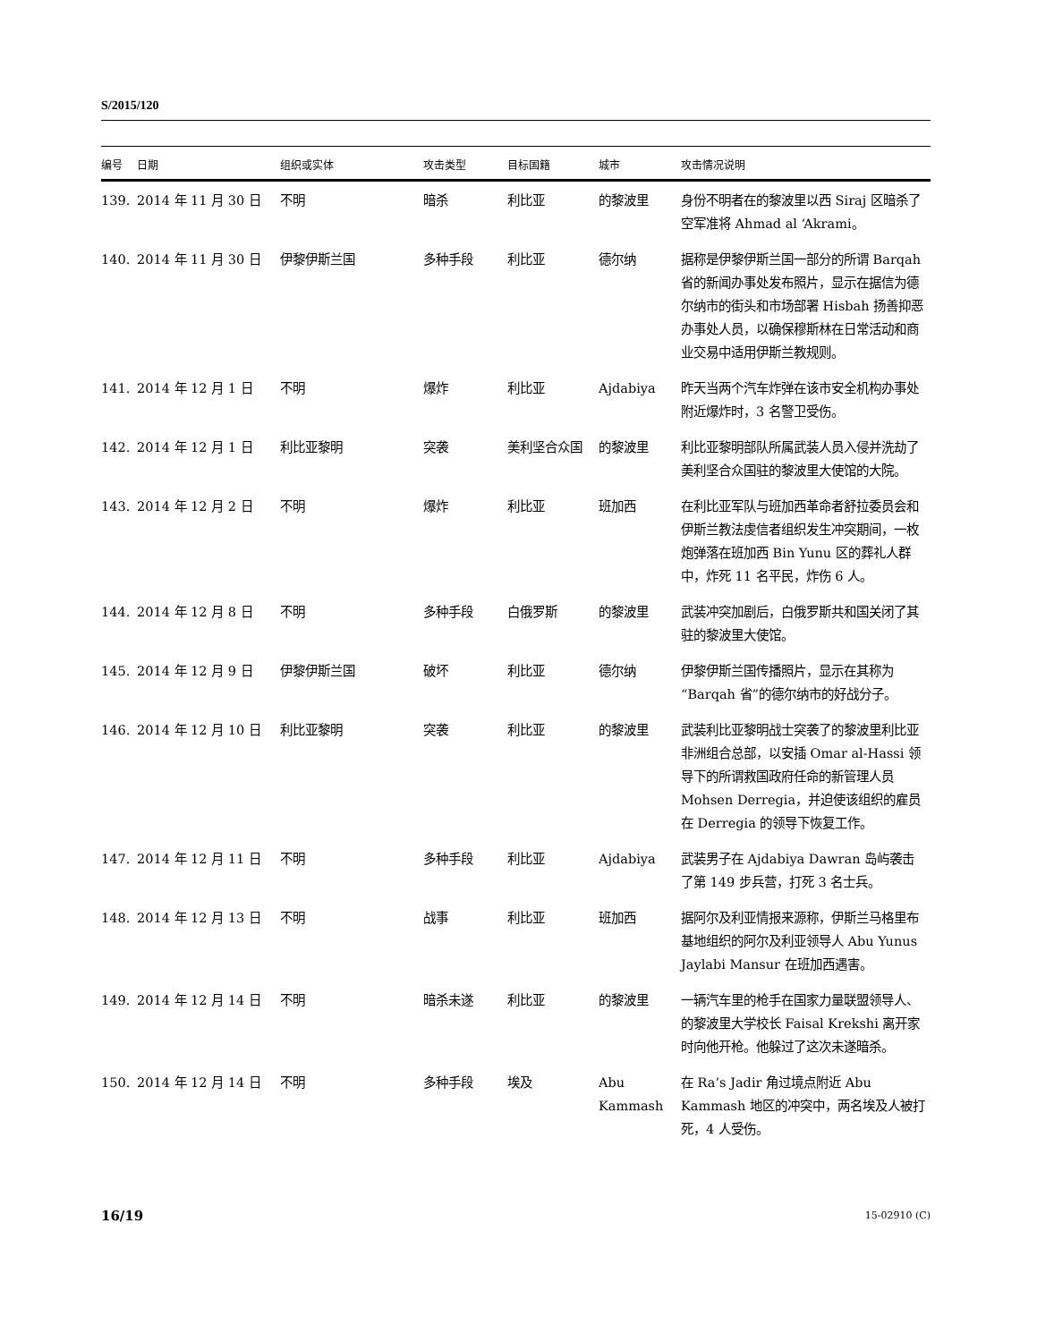S/2015/120
| 编号 | 日期 | 组织或实体 | 攻击类型 | 目标国籍 | 城市 | 攻击情况说明 |
| --- | --- | --- | --- | --- | --- | --- |
| 139. | 2014 年 11 月 30 日 | 不明 | 暗杀 | 利比亚 | 的黎波里 | 身份不明者在的黎波里以西 Siraj 区暗杀了空军准将 Ahmad al ‘Akrami。 |
| 140. | 2014 年 11 月 30 日 | 伊黎伊斯兰国 | 多种手段 | 利比亚 | 德尔纳 | 据称是伊黎伊斯兰国一部分的所谓 Barqah 省的新闻办事处发布照片，显示在据信为德尔纳市的街头和市场部署 Hisbah 扬善抑恶办事处人员，以确保穆斯林在日常活动和商业交易中适用伊斯兰教规则。 |
| 141. | 2014 年 12 月 1 日 | 不明 | 爆炸 | 利比亚 | Ajdabiya | 昨天当两个汽车炸弹在该市安全机构办事处附近爆炸时，3 名警卫受伤。 |
| 142. | 2014 年 12 月 1 日 | 利比亚黎明 | 突袭 | 美利坚合众国 | 的黎波里 | 利比亚黎明部队所属武装人员入侵并洗劫了美利坚合众国驻的黎波里大使馆的大院。 |
| 143. | 2014 年 12 月 2 日 | 不明 | 爆炸 | 利比亚 | 班加西 | 在利比亚军队与班加西革命者舒拉委员会和伊斯兰教法虔信者组织发生冲突期间，一枚炮弹落在班加西 Bin Yunu 区的葬礼人群中，炸死 11 名平民，炸伤 6 人。 |
| 144. | 2014 年 12 月 8 日 | 不明 | 多种手段 | 白俄罗斯 | 的黎波里 | 武装冲突加剧后，白俄罗斯共和国关闭了其驻的黎波里大使馆。 |
| 145. | 2014 年 12 月 9 日 | 伊黎伊斯兰国 | 破坏 | 利比亚 | 德尔纳 | 伊黎伊斯兰国传播照片，显示在其称为“Barqah 省”的德尔纳市的好战分子。 |
| 146. | 2014 年 12 月 10 日 | 利比亚黎明 | 突袭 | 利比亚 | 的黎波里 | 武装利比亚黎明战士突袭了的黎波里利比亚非洲组合总部，以安插 Omar al-Hassi 领导下的所谓救国政府任命的新管理人员 Mohsen Derregia，并迫使该组织的雇员在 Derregia 的领导下恢复工作。 |
| 147. | 2014 年 12 月 11 日 | 不明 | 多种手段 | 利比亚 | Ajdabiya | 武装男子在 Ajdabiya Dawran 岛屿袭击了第 149 步兵营，打死 3 名士兵。 |
| 148. | 2014 年 12 月 13 日 | 不明 | 战事 | 利比亚 | 班加西 | 据阿尔及利亚情报来源称，伊斯兰马格里布基地组织的阿尔及利亚领导人 Abu Yunus Jaylabi Mansur 在班加西遇害。 |
| 149. | 2014 年 12 月 14 日 | 不明 | 暗杀未遂 | 利比亚 | 的黎波里 | 一辆汽车里的枪手在国家力量联盟领导人、的黎波里大学校长 Faisal Krekshi 离开家时向他开枪。他躲过了这次未遂暗杀。 |
| 150. | 2014 年 12 月 14 日 | 不明 | 多种手段 | 埃及 | Abu Kammash | 在 Ra’s Jadir 角过境点附近 Abu Kammash 地区的冲突中，两名埃及人被打死，4 人受伤。 |
16/19 15-02910 (C)